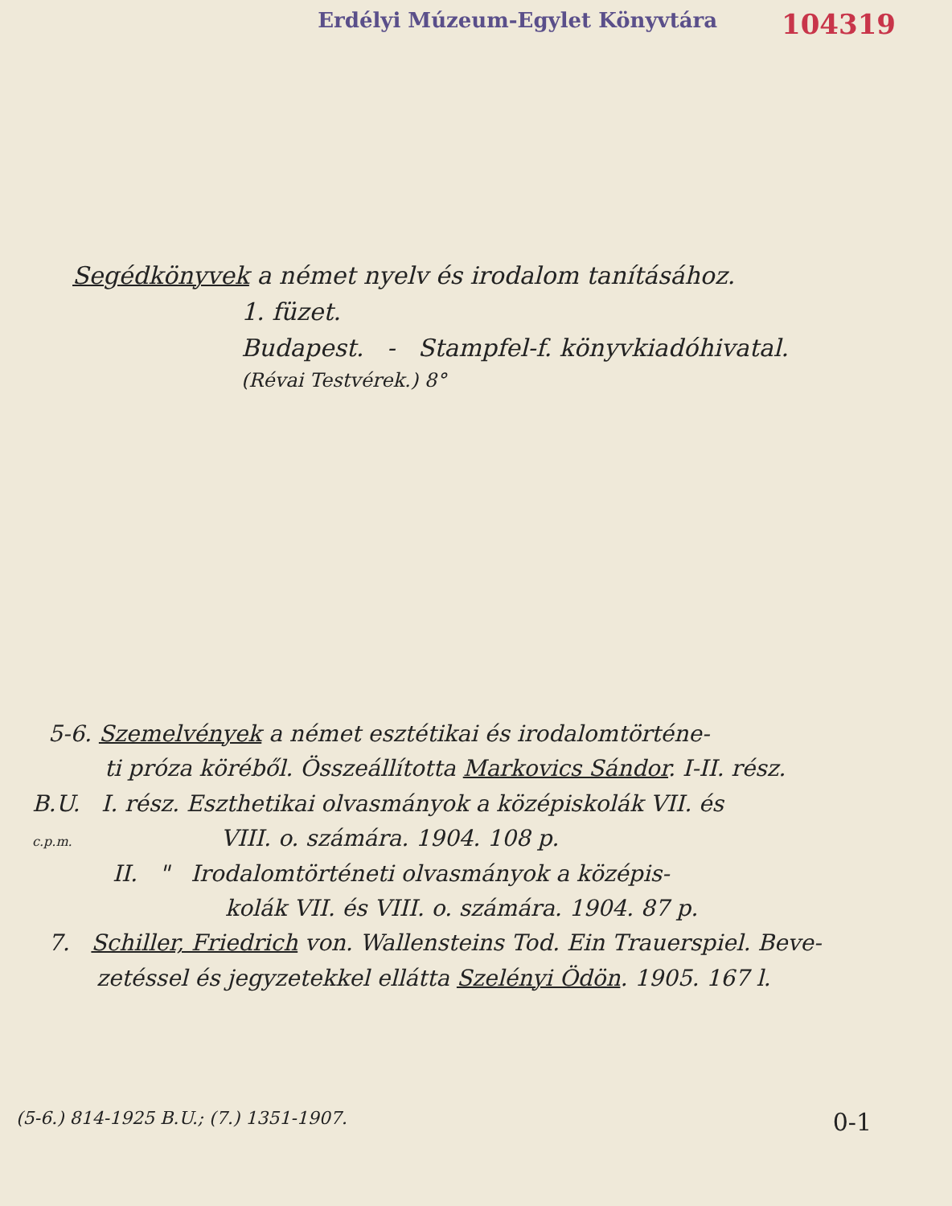Erdélyi Múzeum-Egylet Könyvtára 104319
Segédkönyvek a német nyelv és irodalom tanításához.
1. füzet.
Budapest. - Stampfel-f. könyvkiadóhivatal.
(Révai Testvérek.) 8°
5-6. Szemelvények a német esztétikai és irodalomtörténe-
ti próza köréből. Összeállította Markovics Sándor. I-II. rész.
B.U. I. rész. Eszthetikai olvasmányok a középiskolák VII. és
c.p.m. VIII. o. számára. 1904. 108 p.
II. " Irodalomtörténeti olvasmányok a középis-
kolák VII. és VIII. o. számára. 1904. 87 p.
7. Schiller, Friedrich von. Wallensteins Tod. Ein Trauerspiel. Beve-
zetéssel és jegyzetekkel ellátta Szelényi Ödön. 1905. 167 l.
(5-6.) 814-1925 B.U.; (7.) 1351-1907. 0-1